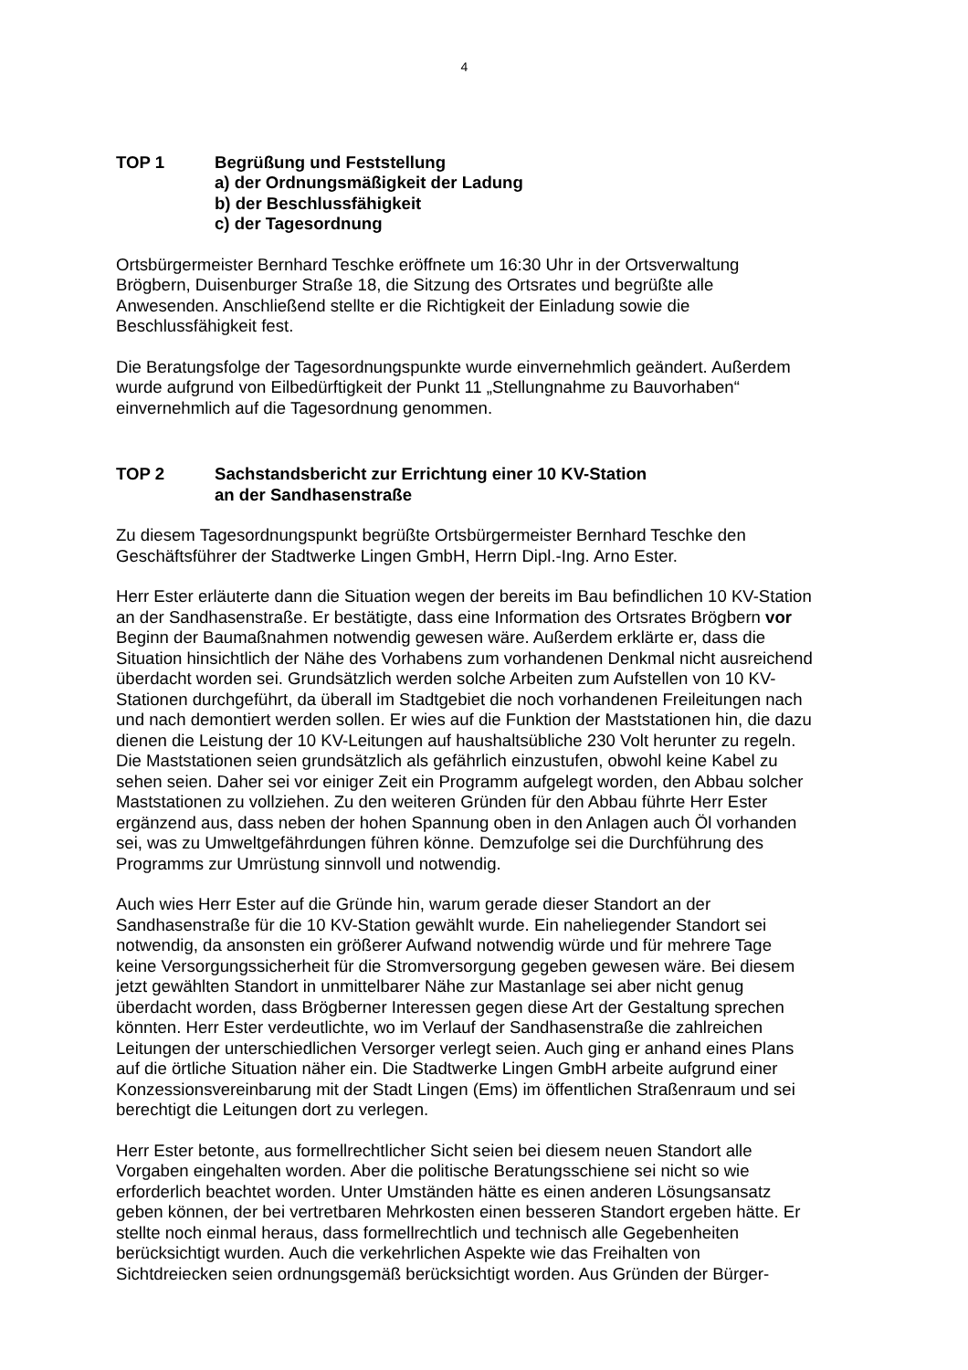4
TOP 1 Begrüßung und Feststellung
a) der Ordnungsmäßigkeit der Ladung
b) der Beschlussfähigkeit
c) der Tagesordnung
Ortsbürgermeister Bernhard Teschke eröffnete um 16:30 Uhr in der Ortsverwaltung Brögbern, Duisenburger Straße 18, die Sitzung des Ortsrates und begrüßte alle Anwesenden. Anschließend stellte er die Richtigkeit der Einladung sowie die Beschlussfähigkeit fest.
Die Beratungsfolge der Tagesordnungspunkte wurde einvernehmlich geändert. Außerdem wurde aufgrund von Eilbedürftigkeit der Punkt 11 „Stellungnahme zu Bauvorhaben“ einvernehmlich auf die Tagesordnung genommen.
TOP 2 Sachstandsbericht zur Errichtung einer 10 KV-Station
an der Sandhasenstraße
Zu diesem Tagesordnungspunkt begrüßte Ortsbürgermeister Bernhard Teschke den Geschäftsführer der Stadtwerke Lingen GmbH, Herrn Dipl.-Ing. Arno Ester.
Herr Ester erläuterte dann die Situation wegen der bereits im Bau befindlichen 10 KV-Station an der Sandhasenstraße. Er bestätigte, dass eine Information des Ortsrates Brögbern vor Beginn der Baumaßnahmen notwendig gewesen wäre. Außerdem erklärte er, dass die Situation hinsichtlich der Nähe des Vorhabens zum vorhandenen Denkmal nicht ausreichend überdacht worden sei. Grundsätzlich werden solche Arbeiten zum Aufstellen von 10 KV-Stationen durchgeführt, da überall im Stadtgebiet die noch vorhandenen Freileitungen nach und nach demontiert werden sollen. Er wies auf die Funktion der Maststationen hin, die dazu dienen die Leistung der 10 KV-Leitungen auf haushaltsübliche 230 Volt herunter zu regeln. Die Maststationen seien grundsätzlich als gefährlich einzustufen, obwohl keine Kabel zu sehen seien. Daher sei vor einiger Zeit ein Programm aufgelegt worden, den Abbau solcher Maststationen zu vollziehen. Zu den weiteren Gründen für den Abbau führte Herr Ester ergänzend aus, dass neben der hohen Spannung oben in den Anlagen auch Öl vorhanden sei, was zu Umweltgefährdungen führen könne. Demzufolge sei die Durchführung des Programms zur Umrüstung sinnvoll und notwendig.
Auch wies Herr Ester auf die Gründe hin, warum gerade dieser Standort an der Sandhasenstraße für die 10 KV-Station gewählt wurde. Ein naheliegender Standort sei notwendig, da ansonsten ein größerer Aufwand notwendig würde und für mehrere Tage keine Versorgungssicherheit für die Stromversorgung gegeben gewesen wäre. Bei diesem jetzt gewählten Standort in unmittelbarer Nähe zur Mastanlage sei aber nicht genug überdacht worden, dass Brögberner Interessen gegen diese Art der Gestaltung sprechen könnten. Herr Ester verdeutlichte, wo im Verlauf der Sandhasenstraße die zahlreichen Leitungen der unterschiedlichen Versorger verlegt seien. Auch ging er anhand eines Plans auf die örtliche Situation näher ein. Die Stadtwerke Lingen GmbH arbeite aufgrund einer Konzessionsvereinbarung mit der Stadt Lingen (Ems) im öffentlichen Straßenraum und sei berechtigt die Leitungen dort zu verlegen.
Herr Ester betonte, aus formellrechtlicher Sicht seien bei diesem neuen Standort alle Vorgaben eingehalten worden. Aber die politische Beratungsschiene sei nicht so wie erforderlich beachtet worden. Unter Umständen hätte es einen anderen Lösungsansatz geben können, der bei vertretbaren Mehrkosten einen besseren Standort ergeben hätte. Er stellte noch einmal heraus, dass formellrechtlich und technisch alle Gegebenheiten berücksichtigt wurden. Auch die verkehrlichen Aspekte wie das Freihalten von Sichtdreiecken seien ordnungsgemäß berücksichtigt worden. Aus Gründen der Bürger-